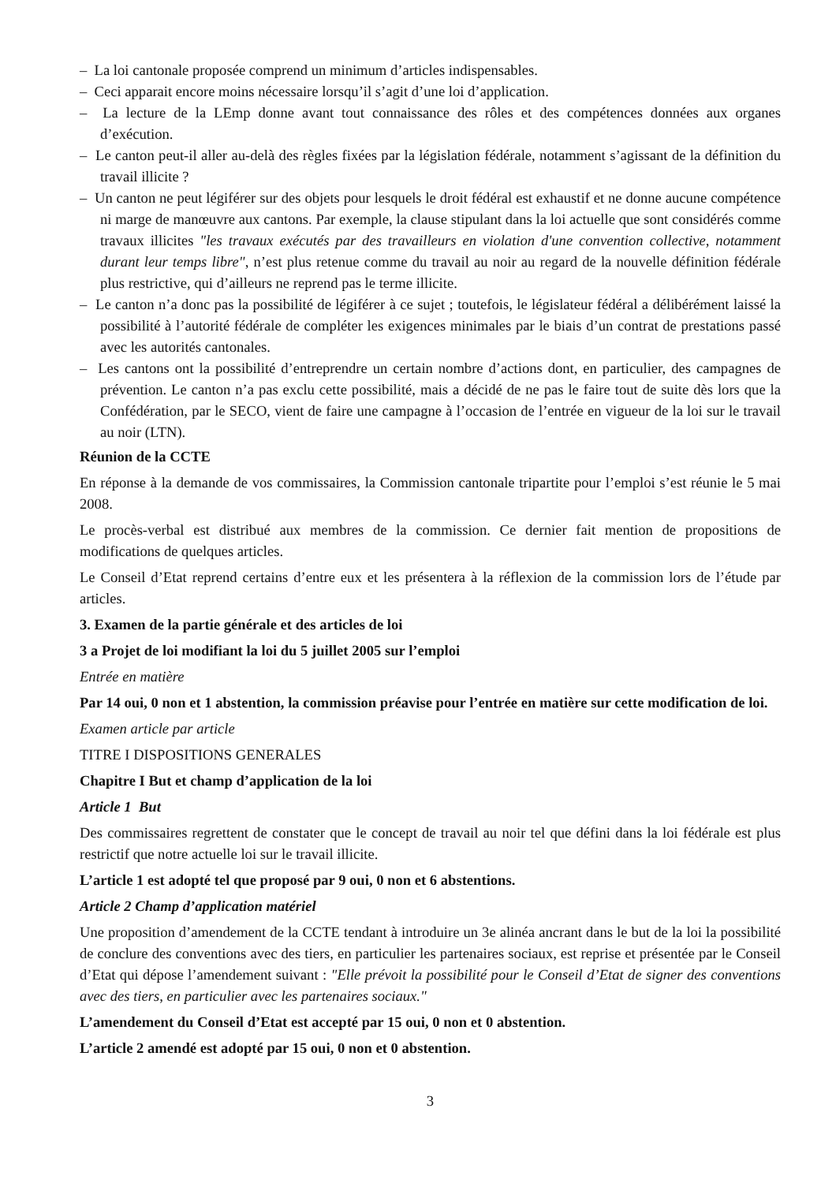– La loi cantonale proposée comprend un minimum d’articles indispensables.
– Ceci apparait encore moins nécessaire lorsqu’il s’agit d’une loi d’application.
– La lecture de la LEmp donne avant tout connaissance des rôles et des compétences données aux organes d’exécution.
– Le canton peut-il aller au-delà des règles fixées par la législation fédérale, notamment s’agissant de la définition du travail illicite ?
– Un canton ne peut légiférer sur des objets pour lesquels le droit fédéral est exhaustif et ne donne aucune compétence ni marge de manœuvre aux cantons. Par exemple, la clause stipulant dans la loi actuelle que sont considérés comme travaux illicites "les travaux exécutés par des travailleurs en violation d'une convention collective, notamment durant leur temps libre", n’est plus retenue comme du travail au noir au regard de la nouvelle définition fédérale plus restrictive, qui d’ailleurs ne reprend pas le terme illicite.
– Le canton n’a donc pas la possibilité de légiférer à ce sujet ; toutefois, le législateur fédéral a délibérément laissé la possibilité à l’autorité fédérale de compléter les exigences minimales par le biais d’un contrat de prestations passé avec les autorités cantonales.
– Les cantons ont la possibilité d’entreprendre un certain nombre d’actions dont, en particulier, des campagnes de prévention. Le canton n’a pas exclu cette possibilité, mais a décidé de ne pas le faire tout de suite dès lors que la Confédération, par le SECO, vient de faire une campagne à l’occasion de l’entrée en vigueur de la loi sur le travail au noir (LTN).
Réunion de la CCTE
En réponse à la demande de vos commissaires, la Commission cantonale tripartite pour l’emploi s’est réunie le 5 mai 2008.
Le procès-verbal est distribué aux membres de la commission. Ce dernier fait mention de propositions de modifications de quelques articles.
Le Conseil d’Etat reprend certains d’entre eux et les présentera à la réflexion de la commission lors de l’étude par articles.
3. Examen de la partie générale et des articles de loi
3 a Projet de loi modifiant la loi du 5 juillet 2005 sur l’emploi
Entrée en matière
Par 14 oui, 0 non et 1 abstention, la commission préavise pour l’entrée en matière sur cette modification de loi.
Examen article par article
TITRE I DISPOSITIONS GENERALES
Chapitre I But et champ d’application de la loi
Article 1 But
Des commissaires regrettent de constater que le concept de travail au noir tel que défini dans la loi fédérale est plus restrictif que notre actuelle loi sur le travail illicite.
L’article 1 est adopté tel que proposé par 9 oui, 0 non et 6 abstentions.
Article 2 Champ d’application matériel
Une proposition d’amendement de la CCTE tendant à introduire un 3e alinéa ancrant dans le but de la loi la possibilité de conclure des conventions avec des tiers, en particulier les partenaires sociaux, est reprise et présentée par le Conseil d’Etat qui dépose l’amendement suivant : "Elle prévoit la possibilité pour le Conseil d’Etat de signer des conventions avec des tiers, en particulier avec les partenaires sociaux."
L’amendement du Conseil d’Etat est accepté par 15 oui, 0 non et 0 abstention.
L’article 2 amendé est adopté par 15 oui, 0 non et 0 abstention.
3